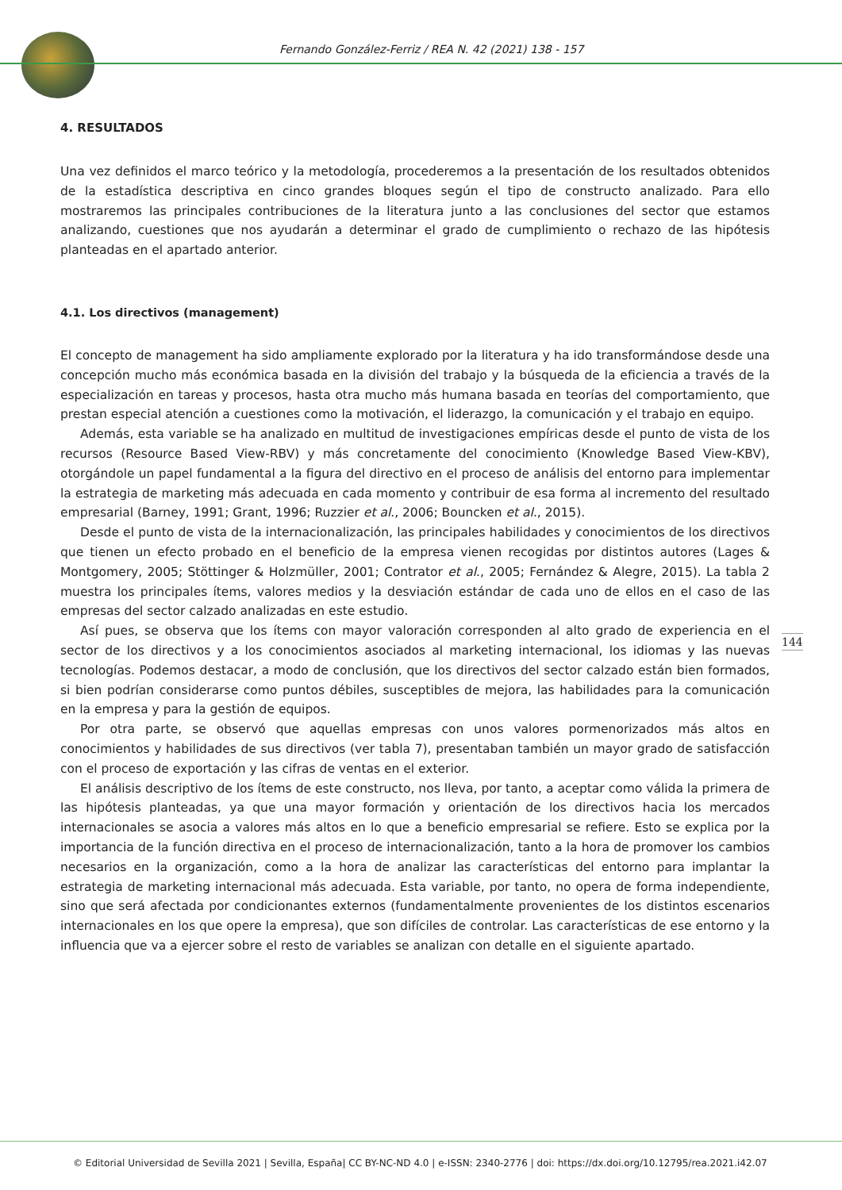Fernando González-Ferriz / REA N. 42 (2021) 138 - 157
4. RESULTADOS
Una vez definidos el marco teórico y la metodología, procederemos a la presentación de los resultados obtenidos de la estadística descriptiva en cinco grandes bloques según el tipo de constructo analizado. Para ello mostraremos las principales contribuciones de la literatura junto a las conclusiones del sector que estamos analizando, cuestiones que nos ayudarán a determinar el grado de cumplimiento o rechazo de las hipótesis planteadas en el apartado anterior.
4.1. Los directivos (management)
El concepto de management ha sido ampliamente explorado por la literatura y ha ido transformándose desde una concepción mucho más económica basada en la división del trabajo y la búsqueda de la eficiencia a través de la especialización en tareas y procesos, hasta otra mucho más humana basada en teorías del comportamiento, que prestan especial atención a cuestiones como la motivación, el liderazgo, la comunicación y el trabajo en equipo.
Además, esta variable se ha analizado en multitud de investigaciones empíricas desde el punto de vista de los recursos (Resource Based View-RBV) y más concretamente del conocimiento (Knowledge Based View-KBV), otorgándole un papel fundamental a la figura del directivo en el proceso de análisis del entorno para implementar la estrategia de marketing más adecuada en cada momento y contribuir de esa forma al incremento del resultado empresarial (Barney, 1991; Grant, 1996; Ruzzier et al., 2006; Bouncken et al., 2015).
Desde el punto de vista de la internacionalización, las principales habilidades y conocimientos de los directivos que tienen un efecto probado en el beneficio de la empresa vienen recogidas por distintos autores (Lages & Montgomery, 2005; Stöttinger & Holzmüller, 2001; Contrator et al., 2005; Fernández & Alegre, 2015). La tabla 2 muestra los principales ítems, valores medios y la desviación estándar de cada uno de ellos en el caso de las empresas del sector calzado analizadas en este estudio.
Así pues, se observa que los ítems con mayor valoración corresponden al alto grado de experiencia en el sector de los directivos y a los conocimientos asociados al marketing internacional, los idiomas y las nuevas tecnologías. Podemos destacar, a modo de conclusión, que los directivos del sector calzado están bien formados, si bien podrían considerarse como puntos débiles, susceptibles de mejora, las habilidades para la comunicación en la empresa y para la gestión de equipos.
Por otra parte, se observó que aquellas empresas con unos valores pormenorizados más altos en conocimientos y habilidades de sus directivos (ver tabla 7), presentaban también un mayor grado de satisfacción con el proceso de exportación y las cifras de ventas en el exterior.
El análisis descriptivo de los ítems de este constructo, nos lleva, por tanto, a aceptar como válida la primera de las hipótesis planteadas, ya que una mayor formación y orientación de los directivos hacia los mercados internacionales se asocia a valores más altos en lo que a beneficio empresarial se refiere. Esto se explica por la importancia de la función directiva en el proceso de internacionalización, tanto a la hora de promover los cambios necesarios en la organización, como a la hora de analizar las características del entorno para implantar la estrategia de marketing internacional más adecuada. Esta variable, por tanto, no opera de forma independiente, sino que será afectada por condicionantes externos (fundamentalmente provenientes de los distintos escenarios internacionales en los que opere la empresa), que son difíciles de controlar. Las características de ese entorno y la influencia que va a ejercer sobre el resto de variables se analizan con detalle en el siguiente apartado.
144
© Editorial Universidad de Sevilla 2021 | Sevilla, España| CC BY-NC-ND 4.0 | e-ISSN: 2340-2776 | doi: https://dx.doi.org/10.12795/rea.2021.i42.07